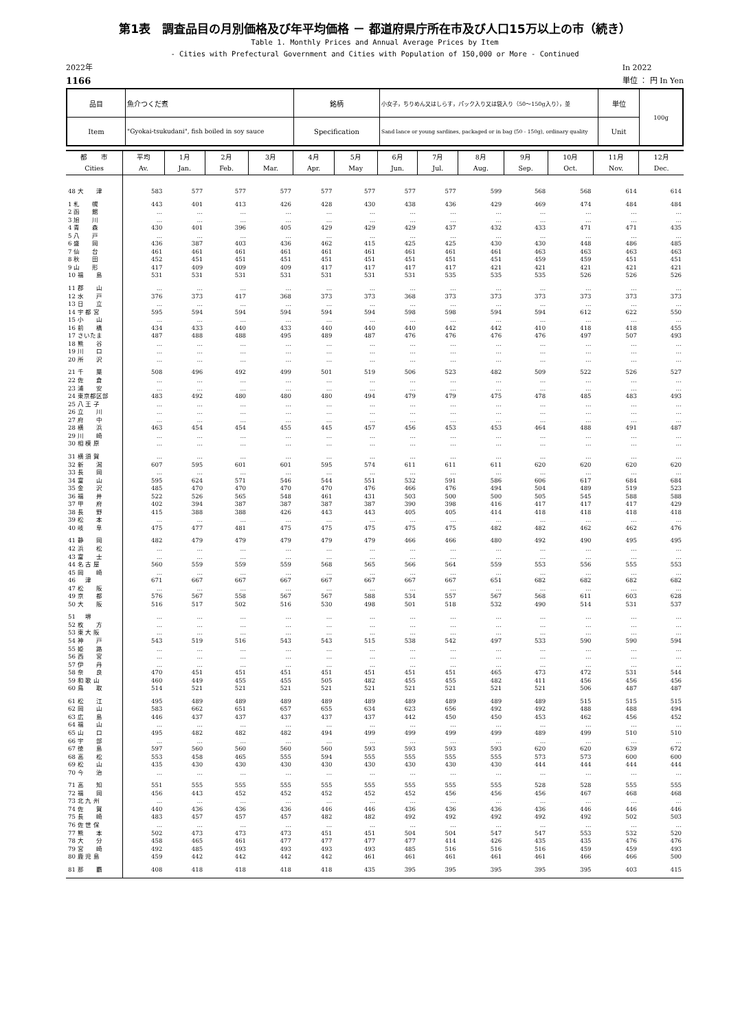第1表　調査品目の月別価格及び年平均価格 － 都道府県庁所在市及び人口15万以上の市（続き）
Table 1. Monthly Prices and Annual Average Prices by Item
- Cities with Prefectural Government and Cities with Population of 150,000 or More - Continued
2022年
1166
In 2022
単位 ： 円 In Yen
| 品目 | 魚介つくだ煮 | 銘柄 | 小女子，ちりめん又はしらす，パック入り又は袋入り（50～150g入り），並 | 単位 | 100g |
| Item | "Gyokai-tsukudani", fish boiled in soy sauce | Specification | Sand lance or young sardines, packaged or in bag (50 - 150g), ordinary quality | Unit | |
| 都 市 Cities | 平均 Av. | 1月 Jan. | 2月 Feb. | 3月 Mar. | 4月 Apr. | 5月 May | 6月 Jun. | 7月 Jul. | 8月 Aug. | 9月 Sep. | 10月 Oct. | 11月 Nov. | 12月 Dec. |
| --- | --- | --- | --- | --- | --- | --- | --- | --- | --- | --- | --- | --- | --- |
| 48 大 津 | 583 | 577 | 577 | 577 | 577 | 577 | 577 | 577 | 599 | 568 | 568 | 614 | 614 |
| 1 札 幌 | 443 | 401 | 413 | 426 | 428 | 430 | 438 | 436 | 429 | 469 | 474 | 484 | 484 |
| 2 函 館 | … | … | … | … | … | … | … | … | … | … | … | … | … |
| 3 旭 川 | … | … | … | … | … | … | … | … | … | … | … | … | … |
| 4 青 森 | 430 | 401 | 396 | 405 | 429 | 429 | 429 | 437 | 432 | 433 | 471 | 471 | 435 |
| 5 八 戸 | … | … | … | … | … | … | … | … | … | … | … | … | … |
| 6 盛 岡 | 436 | 387 | 403 | 436 | 462 | 415 | 425 | 425 | 430 | 430 | 448 | 486 | 485 |
| 7 仙 台 | 461 | 461 | 461 | 461 | 461 | 461 | 461 | 461 | 461 | 463 | 463 | 463 | 463 |
| 8 秋 田 | 452 | 451 | 451 | 451 | 451 | 451 | 451 | 451 | 451 | 459 | 459 | 451 | 451 |
| 9 山 形 | 417 | 409 | 409 | 409 | 417 | 417 | 417 | 417 | 421 | 421 | 421 | 421 | 421 |
| 10 福 島 | 531 | 531 | 531 | 531 | 531 | 531 | 531 | 535 | 535 | 535 | 526 | 526 | 526 |
| 11 郡 山 | … | … | … | … | … | … | … | … | … | … | … | … | … |
| 12 水 戸 | 376 | 373 | 417 | 368 | 373 | 373 | 368 | 373 | 373 | 373 | 373 | 373 | 373 |
| 13 日 立 | … | … | … | … | … | … | … | … | … | … | … | … | … |
| 14 宇 都 宮 | 595 | 594 | 594 | 594 | 594 | 594 | 598 | 598 | 594 | 594 | 612 | 622 | 550 |
| 15 小 山 | … | … | … | … | … | … | … | … | … | … | … | … | … |
| 16 前 橋 | 434 | 433 | 440 | 433 | 440 | 440 | 440 | 442 | 442 | 410 | 418 | 418 | 455 |
| 17 さいたま | 487 | 488 | 488 | 495 | 489 | 487 | 476 | 476 | 476 | 476 | 497 | 507 | 493 |
| 18 熊 谷 | … | … | … | … | … | … | … | … | … | … | … | … | … |
| 19 川 口 | … | … | … | … | … | … | … | … | … | … | … | … | … |
| 20 所 沢 | … | … | … | … | … | … | … | … | … | … | … | … | … |
| 21 千 葉 | 508 | 496 | 492 | 499 | 501 | 519 | 506 | 523 | 482 | 509 | 522 | 526 | 527 |
| 22 佐 倉 | … | … | … | … | … | … | … | … | … | … | … | … | … |
| 23 浦 安 | … | … | … | … | … | … | … | … | … | … | … | … | … |
| 24 東京都区部 | 483 | 492 | 480 | 480 | 480 | 494 | 479 | 479 | 475 | 478 | 485 | 483 | 493 |
| 25 八 王 子 | … | … | … | … | … | … | … | … | … | … | … | … | … |
| 26 立 川 | … | … | … | … | … | … | … | … | … | … | … | … | … |
| 27 府 中 | … | … | … | … | … | … | … | … | … | … | … | … | … |
| 28 横 浜 | 463 | 454 | 454 | 455 | 445 | 457 | 456 | 453 | 453 | 464 | 488 | 491 | 487 |
| 29 川 崎 | … | … | … | … | … | … | … | … | … | … | … | … | … |
| 30 相 模 原 | … | … | … | … | … | … | … | … | … | … | … | … | … |
| 31 横 須 賀 | … | … | … | … | … | … | … | … | … | … | … | … | … |
| 32 新 潟 | 607 | 595 | 601 | 601 | 595 | 574 | 611 | 611 | 611 | 620 | 620 | 620 | 620 |
| 33 長 岡 | … | … | … | … | … | … | … | … | … | … | … | … | … |
| 34 富 山 | 595 | 624 | 571 | 546 | 544 | 551 | 532 | 591 | 586 | 606 | 617 | 684 | 684 |
| 35 金 沢 | 485 | 470 | 470 | 470 | 470 | 476 | 466 | 476 | 494 | 504 | 489 | 519 | 523 |
| 36 福 井 | 522 | 526 | 565 | 548 | 461 | 431 | 503 | 500 | 500 | 505 | 545 | 588 | 588 |
| 37 甲 府 | 402 | 394 | 387 | 387 | 387 | 387 | 390 | 398 | 416 | 417 | 417 | 417 | 429 |
| 38 長 野 | 415 | 388 | 388 | 426 | 443 | 443 | 405 | 405 | 414 | 418 | 418 | 418 | 418 |
| 39 松 本 | … | … | … | … | … | … | … | … | … | … | … | … | … |
| 40 岐 阜 | 475 | 477 | 481 | 475 | 475 | 475 | 475 | 475 | 482 | 482 | 462 | 462 | 476 |
| 41 静 岡 | 482 | 479 | 479 | 479 | 479 | 479 | 466 | 466 | 480 | 492 | 490 | 495 | 495 |
| 42 浜 松 | … | … | … | … | … | … | … | … | … | … | … | … | … |
| 43 富 士 | … | … | … | … | … | … | … | … | … | … | … | … | … |
| 44 名 古 屋 | 560 | 559 | 559 | 559 | 568 | 565 | 566 | 564 | 559 | 553 | 556 | 555 | 553 |
| 45 岡 崎 | … | … | … | … | … | … | … | … | … | … | … | … | … |
| 46 津 | 671 | 667 | 667 | 667 | 667 | 667 | 667 | 667 | 651 | 682 | 682 | 682 | 682 |
| 47 松 阪 | … | … | … | … | … | … | … | … | … | … | … | … | … |
| 49 京 都 | 576 | 567 | 558 | 567 | 567 | 588 | 534 | 557 | 567 | 568 | 611 | 603 | 628 |
| 50 大 阪 | 516 | 517 | 502 | 516 | 530 | 498 | 501 | 518 | 532 | 490 | 514 | 531 | 537 |
| 51 堺 | … | … | … | … | … | … | … | … | … | … | … | … | … |
| 52 枚 方 | … | … | … | … | … | … | … | … | … | … | … | … | … |
| 53 東 大 阪 | … | … | … | … | … | … | … | … | … | … | … | … | … |
| 54 神 戸 | 543 | 519 | 516 | 543 | 543 | 515 | 538 | 542 | 497 | 533 | 590 | 590 | 594 |
| 55 姫 路 | … | … | … | … | … | … | … | … | … | … | … | … | … |
| 56 西 宮 | … | … | … | … | … | … | … | … | … | … | … | … | … |
| 57 伊 丹 | … | … | … | … | … | … | … | … | … | … | … | … | … |
| 58 奈 良 | 470 | 451 | 451 | 451 | 451 | 451 | 451 | 451 | 465 | 473 | 472 | 531 | 544 |
| 59 和 歌 山 | 460 | 449 | 455 | 455 | 505 | 482 | 455 | 455 | 482 | 411 | 456 | 456 | 456 |
| 60 鳥 取 | 514 | 521 | 521 | 521 | 521 | 521 | 521 | 521 | 521 | 521 | 506 | 487 | 487 |
| 61 松 江 | 495 | 489 | 489 | 489 | 489 | 489 | 489 | 489 | 489 | 489 | 515 | 515 | 515 |
| 62 岡 山 | 583 | 662 | 651 | 657 | 655 | 634 | 623 | 656 | 492 | 492 | 488 | 488 | 494 |
| 63 広 島 | 446 | 437 | 437 | 437 | 437 | 437 | 442 | 450 | 450 | 453 | 462 | 456 | 452 |
| 64 福 山 | … | … | … | … | … | … | … | … | … | … | … | … | … |
| 65 山 口 | 495 | 482 | 482 | 482 | 494 | 499 | 499 | 499 | 499 | 489 | 499 | 510 | 510 |
| 66 宇 部 | … | … | … | … | … | … | … | … | … | … | … | … | … |
| 67 徳 島 | 597 | 560 | 560 | 560 | 560 | 593 | 593 | 593 | 593 | 620 | 620 | 639 | 672 |
| 68 高 松 | 553 | 458 | 465 | 555 | 594 | 555 | 555 | 555 | 555 | 573 | 573 | 600 | 600 |
| 69 松 山 | 435 | 430 | 430 | 430 | 430 | 430 | 430 | 430 | 430 | 444 | 444 | 444 | 444 |
| 70 今 治 | … | … | … | … | … | … | … | … | … | … | … | … | … |
| 71 高 知 | 551 | 555 | 555 | 555 | 555 | 555 | 555 | 555 | 555 | 528 | 528 | 555 | 555 |
| 72 福 岡 | 456 | 443 | 452 | 452 | 452 | 452 | 452 | 456 | 456 | 456 | 467 | 468 | 468 |
| 73 北 九 州 | … | … | … | … | … | … | … | … | … | … | … | … | … |
| 74 佐 賀 | 440 | 436 | 436 | 436 | 446 | 446 | 436 | 436 | 436 | 436 | 446 | 446 | 446 |
| 75 長 崎 | 483 | 457 | 457 | 457 | 482 | 482 | 492 | 492 | 492 | 492 | 492 | 502 | 503 |
| 76 佐 世 保 | … | … | … | … | … | … | … | … | … | … | … | … | … |
| 77 熊 本 | 502 | 473 | 473 | 473 | 451 | 451 | 504 | 504 | 547 | 547 | 553 | 532 | 520 |
| 78 大 分 | 458 | 465 | 461 | 477 | 477 | 477 | 477 | 414 | 426 | 435 | 435 | 476 | 476 |
| 79 宮 崎 | 492 | 485 | 493 | 493 | 493 | 493 | 485 | 516 | 516 | 516 | 459 | 459 | 493 |
| 80 鹿 児 島 | 459 | 442 | 442 | 442 | 442 | 461 | 461 | 461 | 461 | 461 | 466 | 466 | 500 |
| 81 那 覇 | 408 | 418 | 418 | 418 | 418 | 435 | 395 | 395 | 395 | 395 | 395 | 403 | 415 |